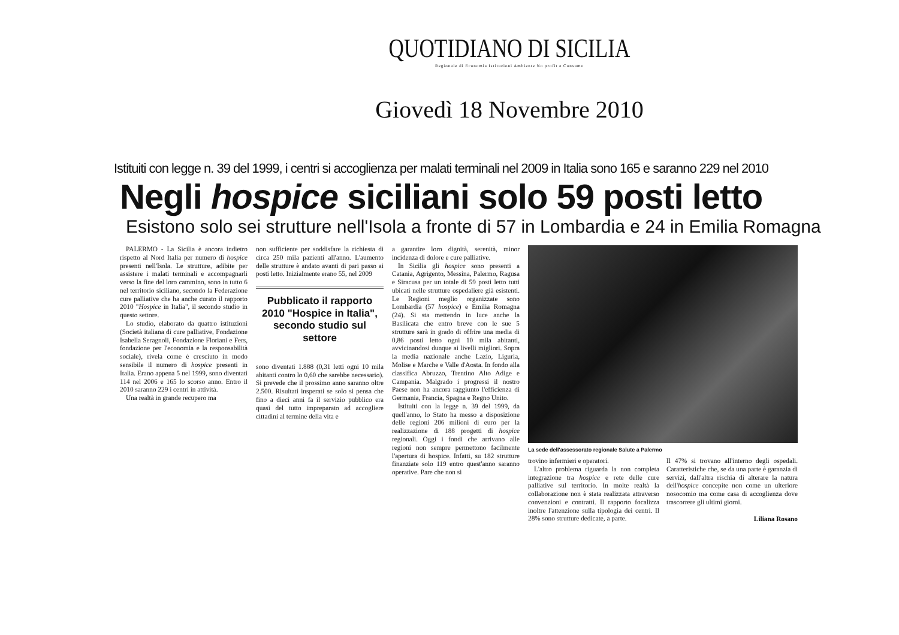QUOTIDIANO DI SICILIA
Regionale di Economia Istituzioni Ambiente No profit e Consumo
Giovedì 18 Novembre 2010
Istituiti con legge n. 39 del 1999, i centri si accoglienza per malati terminali nel 2009 in Italia sono 165 e saranno 229 nel 2010
Negli hospice siciliani solo 59 posti letto
Esistono solo sei strutture nell'Isola a fronte di 57 in Lombardia e 24 in Emilia Romagna
PALERMO - La Sicilia è ancora indietro rispetto al Nord Italia per numero di hospice presenti nell'Isola. Le strutture, adibite per assistere i malati terminali e accompagnarli verso la fine del loro cammino, sono in tutto 6 nel territorio siciliano, secondo la Federazione cure palliative che ha anche curato il rapporto 2010 "Hospice in Italia", il secondo studio in questo settore.
Lo studio, elaborato da quattro istituzioni (Società italiana di cure palliative, Fondazione Isabella Seragnoli, Fondazione Floriani e Fers, fondazione per l'economia e la responsabilità sociale), rivela come è cresciuto in modo sensibile il numero di hospice presenti in Italia. Erano appena 5 nel 1999, sono diventati 114 nel 2006 e 165 lo scorso anno. Entro il 2010 saranno 229 i centri in attività.
Una realtà in grande recupero ma
non sufficiente per soddisfare la richiesta di circa 250 mila pazienti all'anno. L'aumento delle strutture è andato avanti di pari passo ai posti letto. Inizialmente erano 55, nel 2009
Pubblicato il rapporto 2010 "Hospice in Italia", secondo studio sul settore
sono diventati 1.888 (0,31 letti ogni 10 mila abitanti contro lo 0,60 che sarebbe necessario). Si prevede che il prossimo anno saranno oltre 2.500. Risultati insperati se solo si pensa che fino a dieci anni fa il servizio pubblico era quasi del tutto impreparato ad accogliere cittadini al termine della vita e
a garantire loro dignità, serenità, minor incidenza di dolore e cure palliative.
In Sicilia gli hospice sono presenti a Catania, Agrigento, Messina, Palermo, Ragusa e Siracusa per un totale di 59 posti letto tutti ubicati nelle strutture ospedaliere già esistenti. Le Regioni meglio organizzate sono Lombardia (57 hospice) e Emilia Romagna (24). Si sta mettendo in luce anche la Basilicata che entro breve con le sue 5 strutture sarà in grado di offrire una media di 0,86 posti letto ogni 10 mila abitanti, avvicinandosi dunque ai livelli migliori. Sopra la media nazionale anche Lazio, Liguria, Molise e Marche e Valle d'Aosta. In fondo alla classifica Abruzzo, Trentino Alto Adige e Campania. Malgrado i progressi il nostro Paese non ha ancora raggiunto l'efficienza di Germania, Francia, Spagna e Regno Unito.
Istituiti con la legge n. 39 del 1999, da quell'anno, lo Stato ha messo a disposizione delle regioni 206 milioni di euro per la realizzazione di 188 progetti di hospice regionali. Oggi i fondi che arrivano alle regioni non sempre permettono facilmente l'apertura di hospice. Infatti, su 182 strutture finanziate solo 119 entro quest'anno saranno operative. Pare che non si
La sede dell'assessorato regionale Salute a Palermo
trovino infermieri e operatori.
L'altro problema riguarda la non completa integrazione tra hospice e rete delle cure palliative sul territorio. In molte realtà la collaborazione non è stata realizzata attraverso convenzioni e contratti. Il rapporto focalizza inoltre l'attenzione sulla tipologia dei centri. Il 28% sono strutture dedicate, a parte.
Il 47% si trovano all'interno degli ospedali. Caratteristiche che, se da una parte è garanzia di servizi, dall'altra rischia di alterare la natura dell'hospice concepite non come un ulteriore nosocomio ma come casa di accoglienza dove trascorrere gli ultimi giorni.
Liliana Rosano